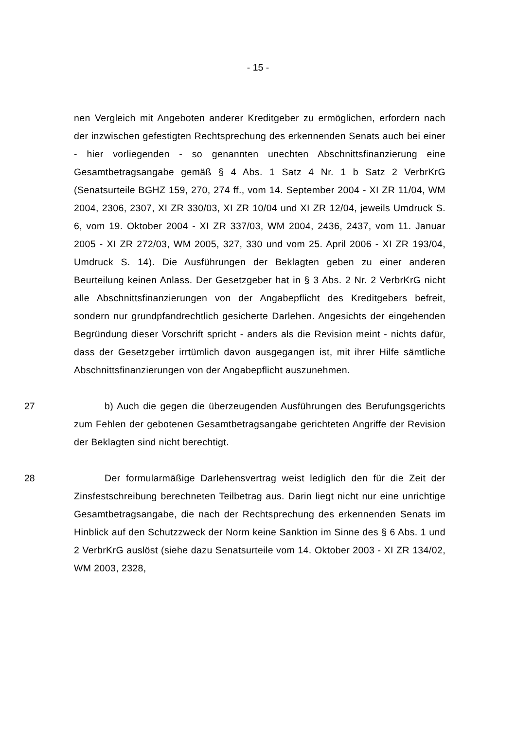- 15 -
nen Vergleich mit Angeboten anderer Kreditgeber zu ermöglichen, erfordern nach der inzwischen gefestigten Rechtsprechung des erkennenden Senats auch bei einer - hier vorliegenden - so genannten unechten Abschnittsfinanzierung eine Gesamtbetragsangabe gemäß § 4 Abs. 1 Satz 4 Nr. 1 b Satz 2 VerbrKrG (Senatsurteile BGHZ 159, 270, 274 ff., vom 14. September 2004 - XI ZR 11/04, WM 2004, 2306, 2307, XI ZR 330/03, XI ZR 10/04 und XI ZR 12/04, jeweils Umdruck S. 6, vom 19. Oktober 2004 - XI ZR 337/03, WM 2004, 2436, 2437, vom 11. Januar 2005 - XI ZR 272/03, WM 2005, 327, 330 und vom 25. April 2006 - XI ZR 193/04, Umdruck S. 14). Die Ausführungen der Beklagten geben zu einer anderen Beurteilung keinen Anlass. Der Gesetzgeber hat in § 3 Abs. 2 Nr. 2 VerbrKrG nicht alle Abschnittsfinanzierungen von der Angabepflicht des Kreditgebers befreit, sondern nur grundpfandrechtlich gesicherte Darlehen. Angesichts der eingehenden Begründung dieser Vorschrift spricht - anders als die Revision meint - nichts dafür, dass der Gesetzgeber irrtümlich davon ausgegangen ist, mit ihrer Hilfe sämtliche Abschnittsfinanzierungen von der Angabepflicht auszunehmen.
27 b) Auch die gegen die überzeugenden Ausführungen des Berufungsgerichts zum Fehlen der gebotenen Gesamtbetragsangabe gerichteten Angriffe der Revision der Beklagten sind nicht berechtigt.
28 Der formularmäßige Darlehensvertrag weist lediglich den für die Zeit der Zinsfestschreibung berechneten Teilbetrag aus. Darin liegt nicht nur eine unrichtige Gesamtbetragsangabe, die nach der Rechtsprechung des erkennenden Senats im Hinblick auf den Schutzzweck der Norm keine Sanktion im Sinne des § 6 Abs. 1 und 2 VerbrKrG auslöst (siehe dazu Senatsurteile vom 14. Oktober 2003 - XI ZR 134/02, WM 2003, 2328,